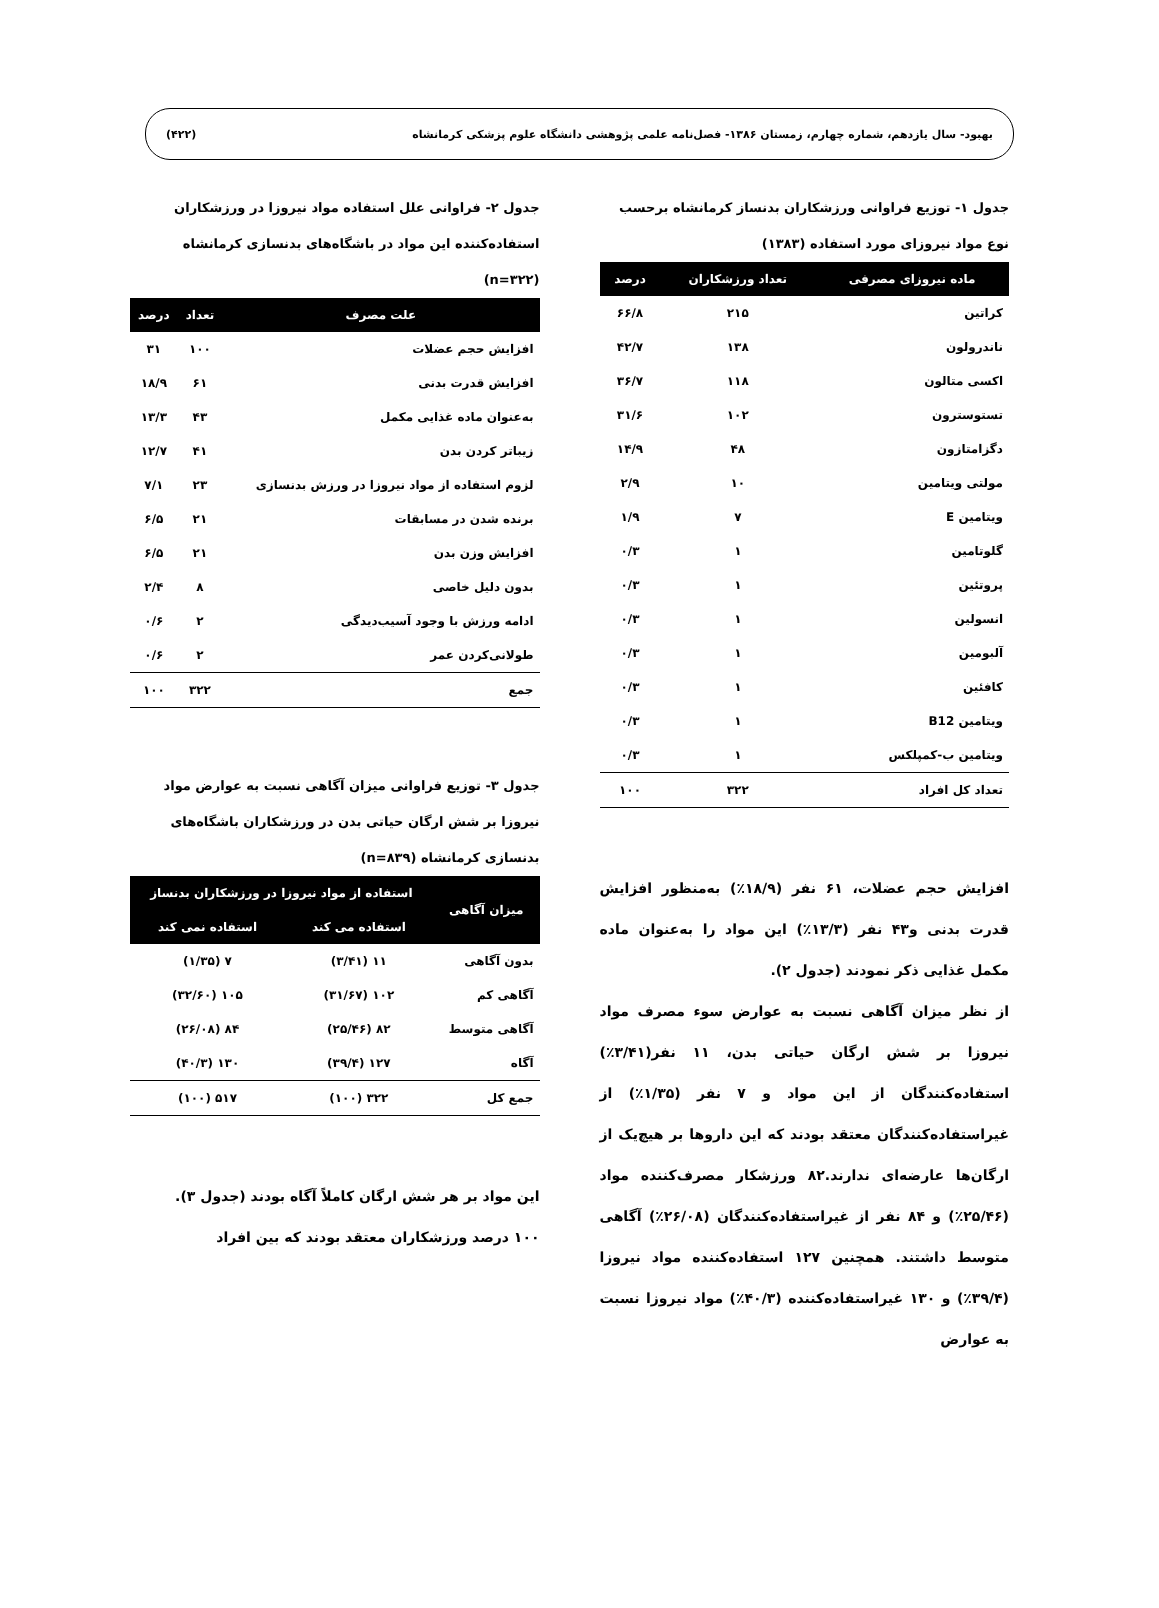بهبود- سال یازدهم، شماره چهارم، زمستان ۱۳۸۶- فصل‌نامه علمی پژوهشی دانشگاه علوم پزشکی کرمانشاه (۴۲۲)
جدول ۱- توزیع فراوانی ورزشکاران بدنساز کرمانشاه برحسب نوع مواد نیروزای مورد استفاده (۱۳۸۳)
| ماده نیروزای مصرفی | تعداد ورزشکاران | درصد |
| --- | --- | --- |
| کراتین | ۲۱۵ | ۶۶/۸ |
| ناندرولون | ۱۳۸ | ۴۲/۷ |
| اکسی متالون | ۱۱۸ | ۳۶/۷ |
| تستوسترون | ۱۰۲ | ۳۱/۶ |
| دگزامتازون | ۴۸ | ۱۴/۹ |
| مولتی ویتامین | ۱۰ | ۲/۹ |
| ویتامین E | ۷ | ۱/۹ |
| گلوتامین | ۱ | ۰/۳ |
| پروتئین | ۱ | ۰/۳ |
| انسولین | ۱ | ۰/۳ |
| آلبومین | ۱ | ۰/۳ |
| کافئین | ۱ | ۰/۳ |
| ویتامین B12 | ۱ | ۰/۳ |
| ویتامین ب-کمپلکس | ۱ | ۰/۳ |
| تعداد کل افراد | ۳۲۲ | ۱۰۰ |
افزایش حجم عضلات، ۶۱ نفر (۱۸/۹٪) به‌منظور افزایش قدرت بدنی و۴۳ نفر (۱۳/۳٪) این مواد را به‌عنوان ماده مکمل غذایی ذکر نمودند (جدول ۲).
از نظر میزان آگاهی نسبت به عوارض سوء مصرف مواد نیروزا بر شش ارگان حیاتی بدن، ۱۱ نفر(۳/۴۱٪) استفاده‌کنندگان از این مواد و ۷ نفر (۱/۳۵٪) از غیراستفاده‌کنندگان معتقد بودند که این داروها بر هیچ‌یک از ارگان‌ها عارضه‌ای ندارند.۸۲ ورزشکار مصرف‌کننده مواد (۲۵/۴۶٪) و ۸۴ نفر از غیراستفاده‌کنندگان (۲۶/۰۸٪) آگاهی متوسط داشتند. همچنین ۱۲۷ استفاده‌کننده مواد نیروزا (۳۹/۴٪) و ۱۳۰ غیراستفاده‌کننده (۴۰/۳٪) مواد نیروزا نسبت به عوارض
جدول ۲- فراوانی علل استفاده مواد نیروزا در ورزشکاران استفاده‌کننده این مواد در باشگاه‌های بدنسازی کرمانشاه (n=۳۲۲)
| علت مصرف | تعداد | درصد |
| --- | --- | --- |
| افزایش حجم عضلات | ۱۰۰ | ۳۱ |
| افزایش قدرت بدنی | ۶۱ | ۱۸/۹ |
| به‌عنوان ماده غذایی مکمل | ۴۳ | ۱۳/۳ |
| زیباتر کردن بدن | ۴۱ | ۱۲/۷ |
| لزوم استفاده از مواد نیروزا در ورزش بدنسازی | ۲۳ | ۷/۱ |
| برنده شدن در مسابقات | ۲۱ | ۶/۵ |
| افزایش وزن بدن | ۲۱ | ۶/۵ |
| بدون دلیل خاصی | ۸ | ۲/۴ |
| ادامه ورزش با وجود آسیب‌دیدگی | ۲ | ۰/۶ |
| طولانی‌کردن عمر | ۲ | ۰/۶ |
| جمع | ۳۲۲ | ۱۰۰ |
جدول ۳- توزیع فراوانی میزان آگاهی نسبت به عوارض مواد نیروزا بر شش ارگان حیاتی بدن در ورزشکاران باشگاه‌های بدنسازی کرمانشاه (n=۸۳۹)
| میزان آگاهی | استفاده از مواد نیروزا در ورزشکاران بدنساز | |
| --- | --- | --- |
| | استفاده می کند | استفاده نمی کند |
| بدون آگاهی | ۱۱ (۳/۴۱) | ۷ (۱/۳۵) |
| آگاهی کم | ۱۰۲ (۳۱/۶۷) | ۱۰۵ (۳۲/۶۰) |
| آگاهی متوسط | ۸۲ (۲۵/۴۶) | ۸۴ (۲۶/۰۸) |
| آگاه | ۱۲۷ (۳۹/۴) | ۱۳۰ (۴۰/۳) |
| جمع کل | ۳۲۲ (۱۰۰) | ۵۱۷ (۱۰۰) |
این مواد بر هر شش ارگان کاملاً آگاه بودند (جدول ۳).
۱۰۰ درصد ورزشکاران معتقد بودند که بین افراد